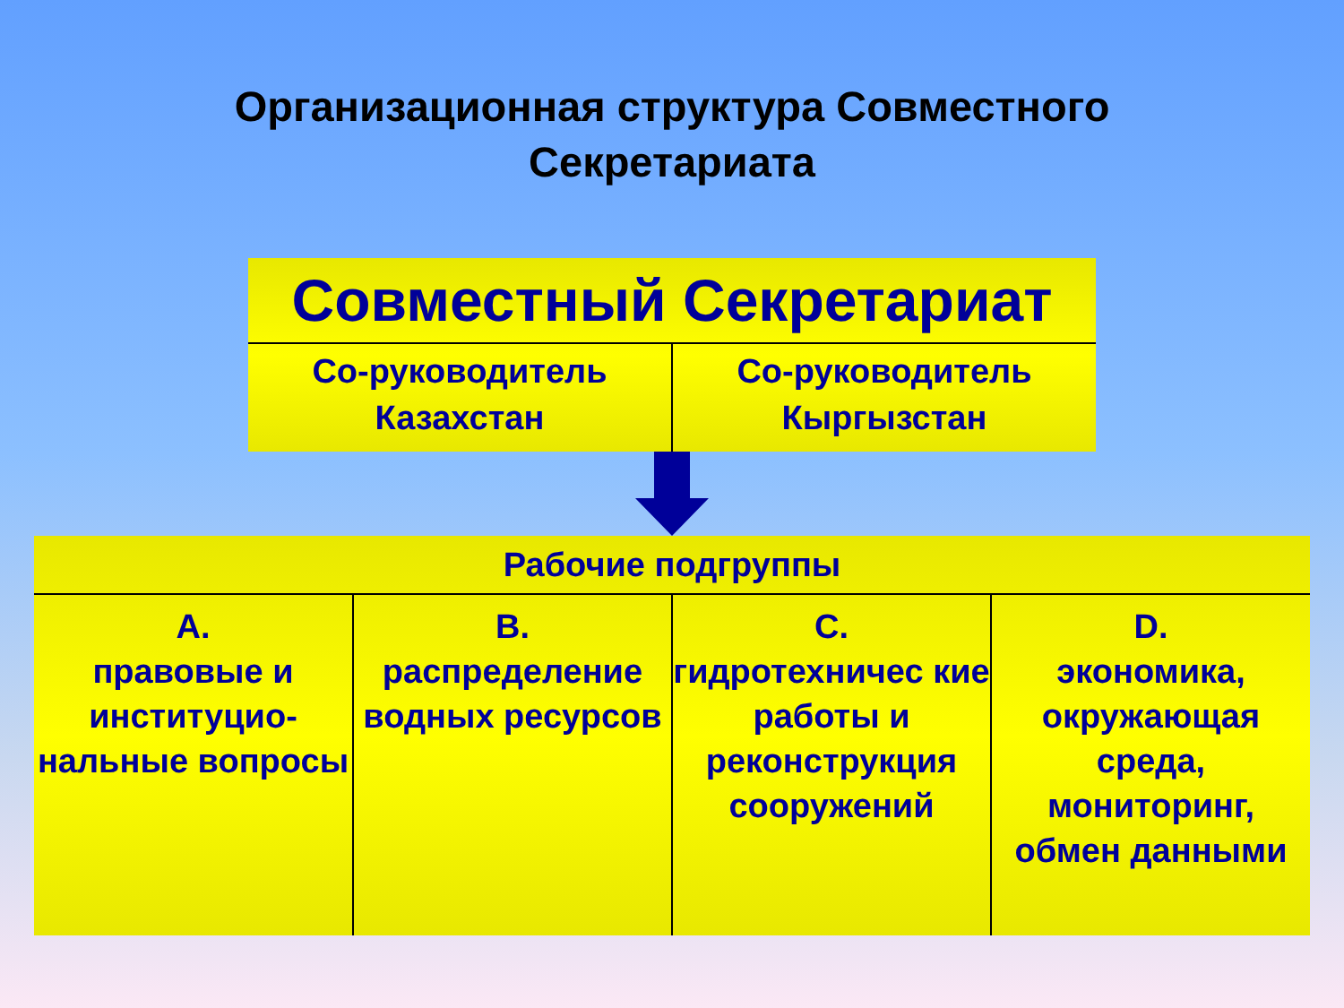Организационная структура Совместного
Секретариата
| Совместный Секретариат | |
| --- | --- |
| Со-руководитель Казахстан | Со-руководитель Кыргызстан |
| Рабочие подгруппы | | | |
| --- | --- | --- | --- |
| А. правовые и институцио-нальные вопросы | В. распределение водных ресурсов | С. гидротехничес кие работы и реконструкция сооружений | D. экономика, окружающая среда, мониторинг, обмен данными |